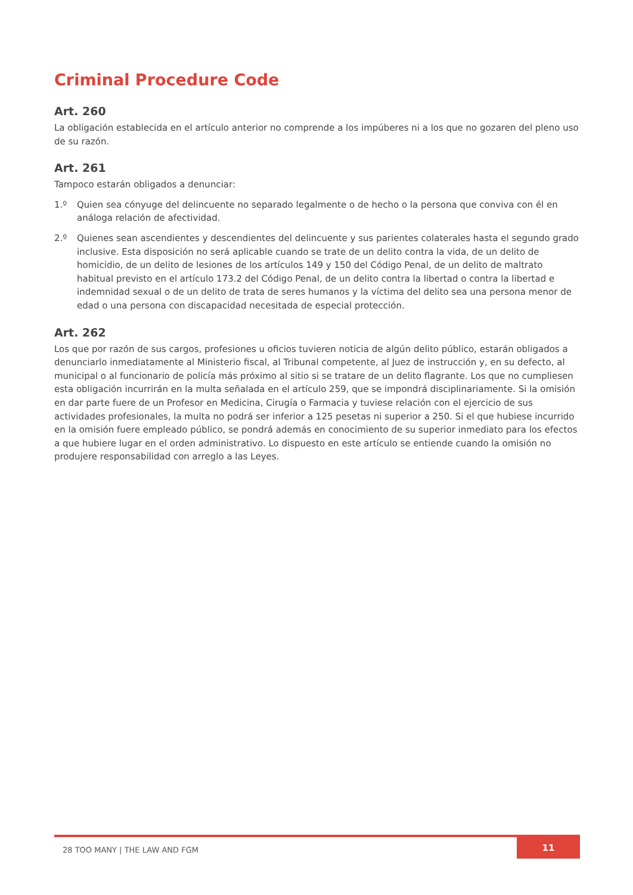Criminal Procedure Code
Art. 260
La obligación establecida en el artículo anterior no comprende a los impúberes ni a los que no gozaren del pleno uso de su razón.
Art. 261
Tampoco estarán obligados a denunciar:
1.º Quien sea cónyuge del delincuente no separado legalmente o de hecho o la persona que conviva con él en análoga relación de afectividad.
2.º Quienes sean ascendientes y descendientes del delincuente y sus parientes colaterales hasta el segundo grado inclusive. Esta disposición no será aplicable cuando se trate de un delito contra la vida, de un delito de homicidio, de un delito de lesiones de los artículos 149 y 150 del Código Penal, de un delito de maltrato habitual previsto en el artículo 173.2 del Código Penal, de un delito contra la libertad o contra la libertad e indemnidad sexual o de un delito de trata de seres humanos y la víctima del delito sea una persona menor de edad o una persona con discapacidad necesitada de especial protección.
Art. 262
Los que por razón de sus cargos, profesiones u oficios tuvieren noticia de algún delito público, estarán obligados a denunciarlo inmediatamente al Ministerio fiscal, al Tribunal competente, al Juez de instrucción y, en su defecto, al municipal o al funcionario de policía más próximo al sitio si se tratare de un delito flagrante. Los que no cumpliesen esta obligación incurrirán en la multa señalada en el artículo 259, que se impondrá disciplinariamente. Si la omisión en dar parte fuere de un Profesor en Medicina, Cirugía o Farmacia y tuviese relación con el ejercicio de sus actividades profesionales, la multa no podrá ser inferior a 125 pesetas ni superior a 250. Si el que hubiese incurrido en la omisión fuere empleado público, se pondrá además en conocimiento de su superior inmediato para los efectos a que hubiere lugar en el orden administrativo. Lo dispuesto en este artículo se entiende cuando la omisión no produjere responsabilidad con arreglo a las Leyes.
28 TOO MANY | THE LAW AND FGM
11